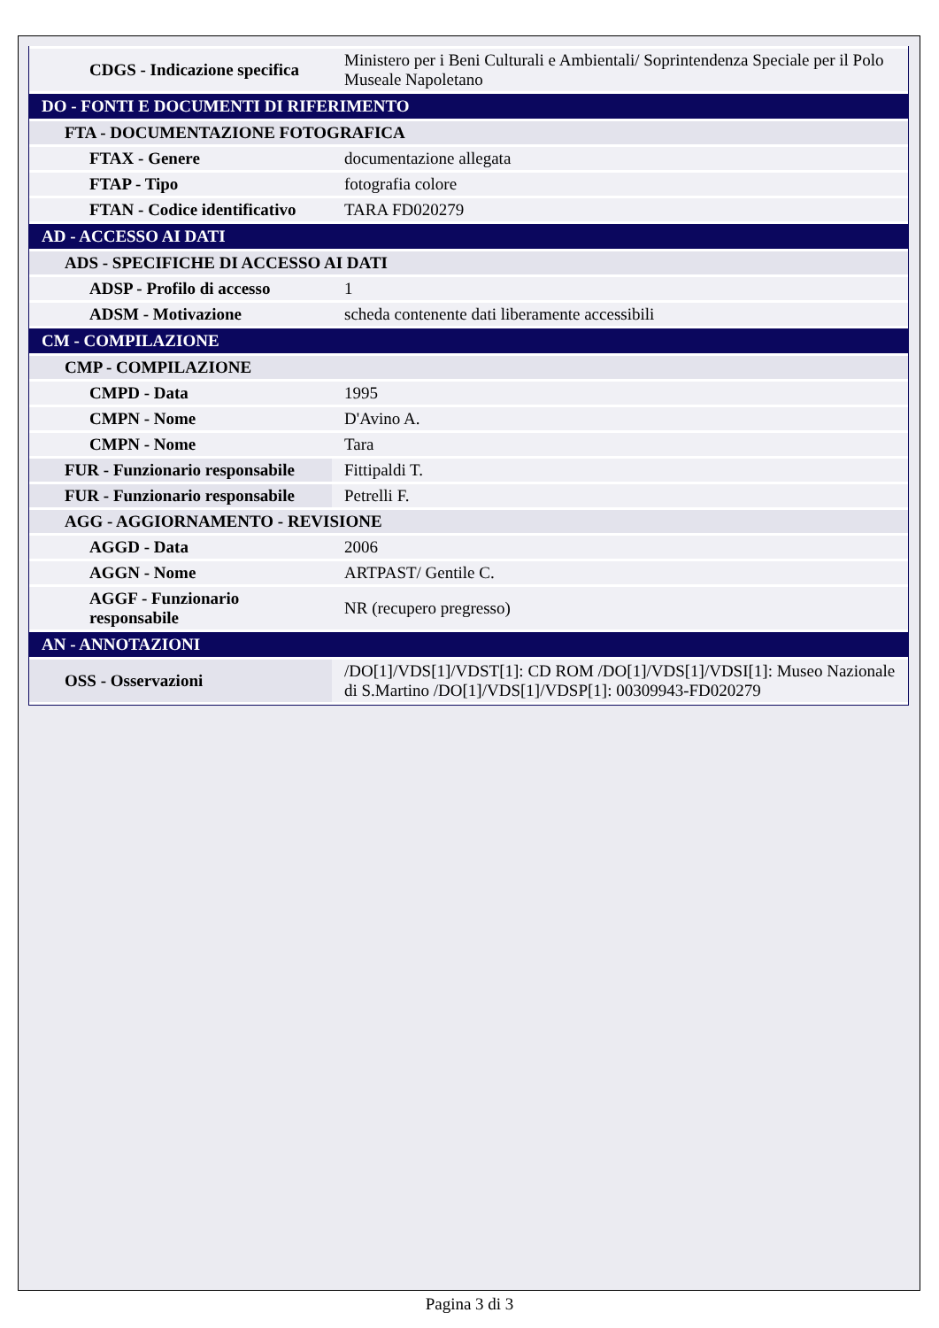| CDGS - Indicazione specifica | Ministero per i Beni Culturali e Ambientali/ Soprintendenza Speciale per il Polo Museale Napoletano |
| DO - FONTI E DOCUMENTI DI RIFERIMENTO | |
| FTA - DOCUMENTAZIONE FOTOGRAFICA | |
| FTAX - Genere | documentazione allegata |
| FTAP - Tipo | fotografia colore |
| FTAN - Codice identificativo | TARA FD020279 |
| AD - ACCESSO AI DATI | |
| ADS - SPECIFICHE DI ACCESSO AI DATI | |
| ADSP - Profilo di accesso | 1 |
| ADSM - Motivazione | scheda contenente dati liberamente accessibili |
| CM - COMPILAZIONE | |
| CMP - COMPILAZIONE | |
| CMPD - Data | 1995 |
| CMPN - Nome | D'Avino A. |
| CMPN - Nome | Tara |
| FUR - Funzionario responsabile | Fittipaldi T. |
| FUR - Funzionario responsabile | Petrelli F. |
| AGG - AGGIORNAMENTO - REVISIONE | |
| AGGD - Data | 2006 |
| AGGN - Nome | ARTPAST/ Gentile C. |
| AGGF - Funzionario responsabile | NR (recupero pregresso) |
| AN - ANNOTAZIONI | |
| OSS - Osservazioni | /DO[1]/VDS[1]/VDST[1]: CD ROM /DO[1]/VDS[1]/VDSI[1]: Museo Nazionale di S.Martino /DO[1]/VDS[1]/VDSP[1]: 00309943-FD020279 |
Pagina 3 di 3